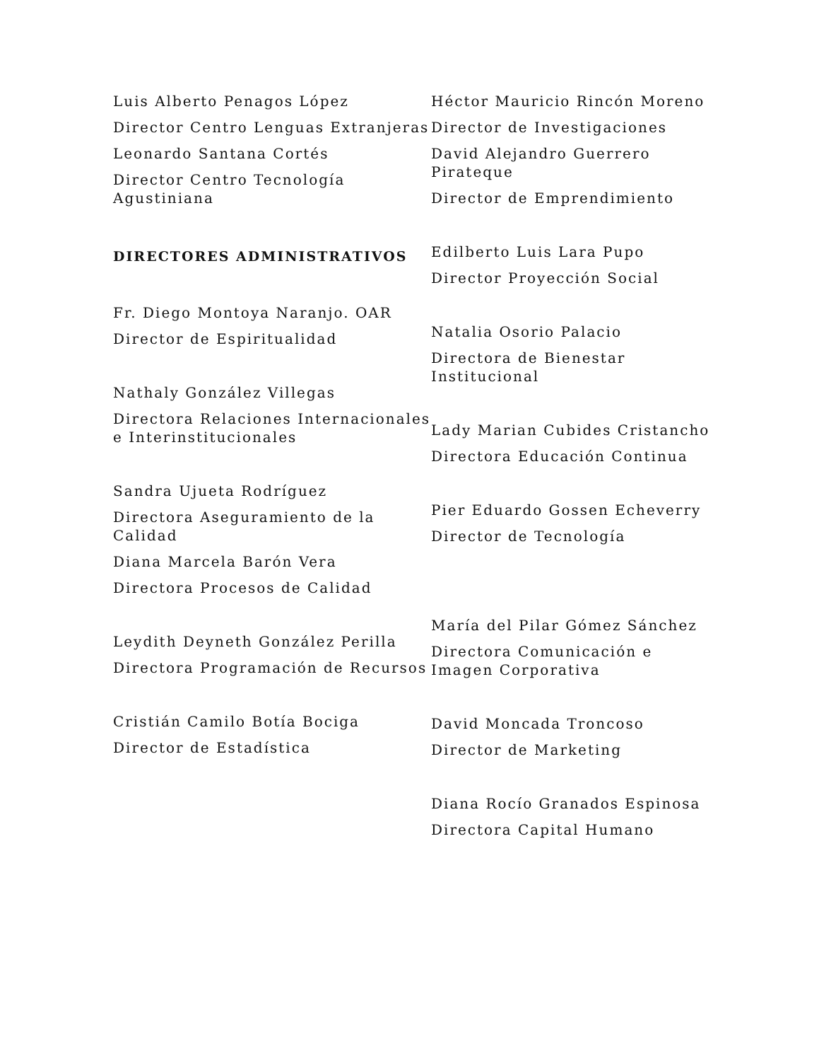Luis Alberto Penagos López
Director Centro Lenguas Extranjeras
Leonardo Santana Cortés
Director Centro Tecnología Agustiniana
DIRECTORES ADMINISTRATIVOS
Fr. Diego Montoya Naranjo. OAR
Director de Espiritualidad
Nathaly González Villegas
Directora Relaciones Internacionales e Interinstitucionales
Sandra Ujueta Rodríguez
Directora Aseguramiento de la Calidad
Diana Marcela Barón Vera
Directora Procesos de Calidad
Leydith Deyneth González Perilla
Directora Programación de Recursos
Cristián Camilo Botía Bociga
Director de Estadística
Héctor Mauricio Rincón Moreno
Director de Investigaciones
David Alejandro Guerrero Pirateque
Director de Emprendimiento
Edilberto Luis Lara Pupo
Director Proyección Social
Natalia Osorio Palacio
Directora de Bienestar Institucional
Lady Marian Cubides Cristancho
Directora Educación Continua
Pier Eduardo Gossen Echeverry
Director de Tecnología
María del Pilar Gómez Sánchez
Directora Comunicación e Imagen Corporativa
David Moncada Troncoso
Director de Marketing
Diana Rocío Granados Espinosa
Directora Capital Humano